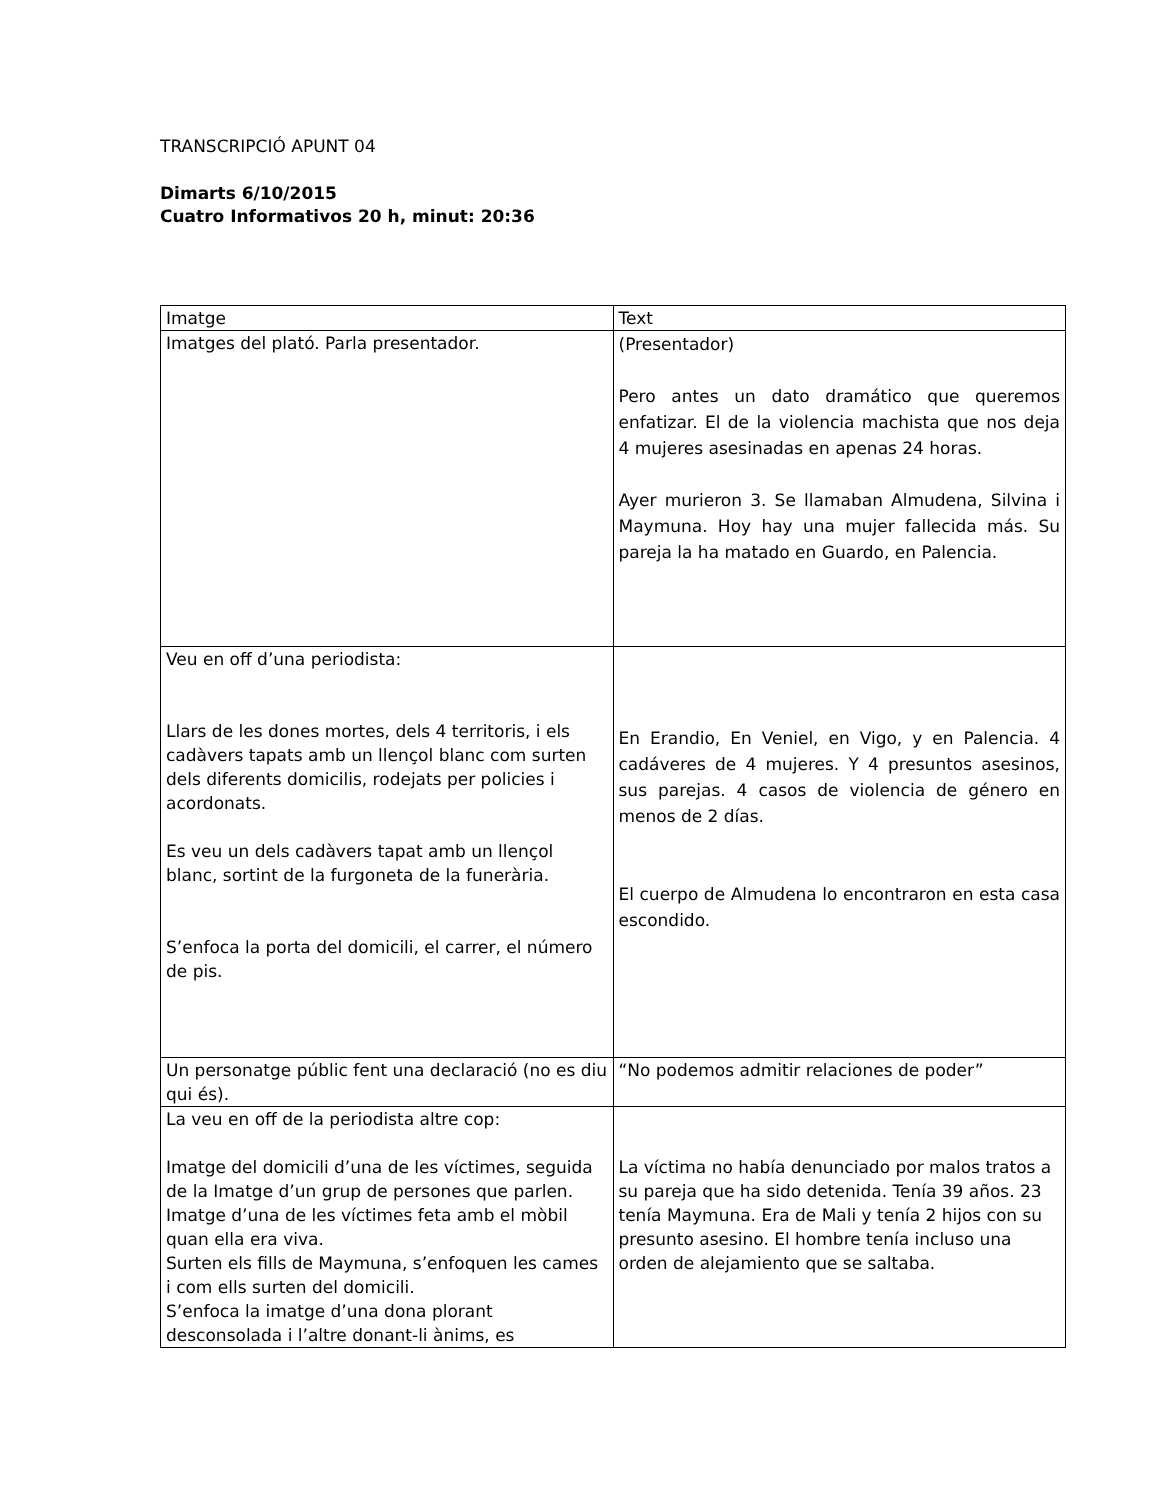TRANSCRIPCIÓ APUNT 04
Dimarts 6/10/2015
Cuatro Informativos 20 h, minut: 20:36
| Imatge | Text |
| Imatges del plató. Parla presentador. | (Presentador) Pero antes un dato dramático que queremos enfatizar. El de la violencia machista que nos deja 4 mujeres asesinadas en apenas 24 horas. Ayer murieron 3. Se llamaban Almudena, Silvina i Maymuna. Hoy hay una mujer fallecida más. Su pareja la ha matado en Guardo, en Palencia. |
| Veu en off d’una periodista: Llars de les dones mortes, dels 4 territoris, i els cadàvers tapats amb un llençol blanc com surten dels diferents domicilis, rodejats per policies i acordonats. Es veu un dels cadàvers tapat amb un llençol blanc, sortint de la furgoneta de la funerària. S’enfoca la porta del domicili, el carrer, el número de pis. | En Erandio, En Veniel, en Vigo, y en Palencia. 4 cadáveres de 4 mujeres. Y 4 presuntos asesinos, sus parejas. 4 casos de violencia de género en menos de 2 días. El cuerpo de Almudena lo encontraron en esta casa escondido. |
| Un personatge públic fent una declaració (no es diu qui és). | “No podemos admitir relaciones de poder” |
| La veu en off de la periodista altre cop: Imatge del domicili d’una de les víctimes, seguida de la Imatge d’un grup de persones que parlen. Imatge d’una de les víctimes feta amb el mòbil quan ella era viva. Surten els fills de Maymuna, s’enfoquen les cames i com ells surten del domicili. S’enfoca la imatge d’una dona plorant desconsolada i l’altre donant-li ànims, es | La víctima no había denunciado por malos tratos a su pareja que ha sido detenida. Tenía 39 años. 23 tenía Maymuna. Era de Mali y tenía 2 hijos con su presunto asesino. El hombre tenía incluso una orden de alejamiento que se saltaba. |